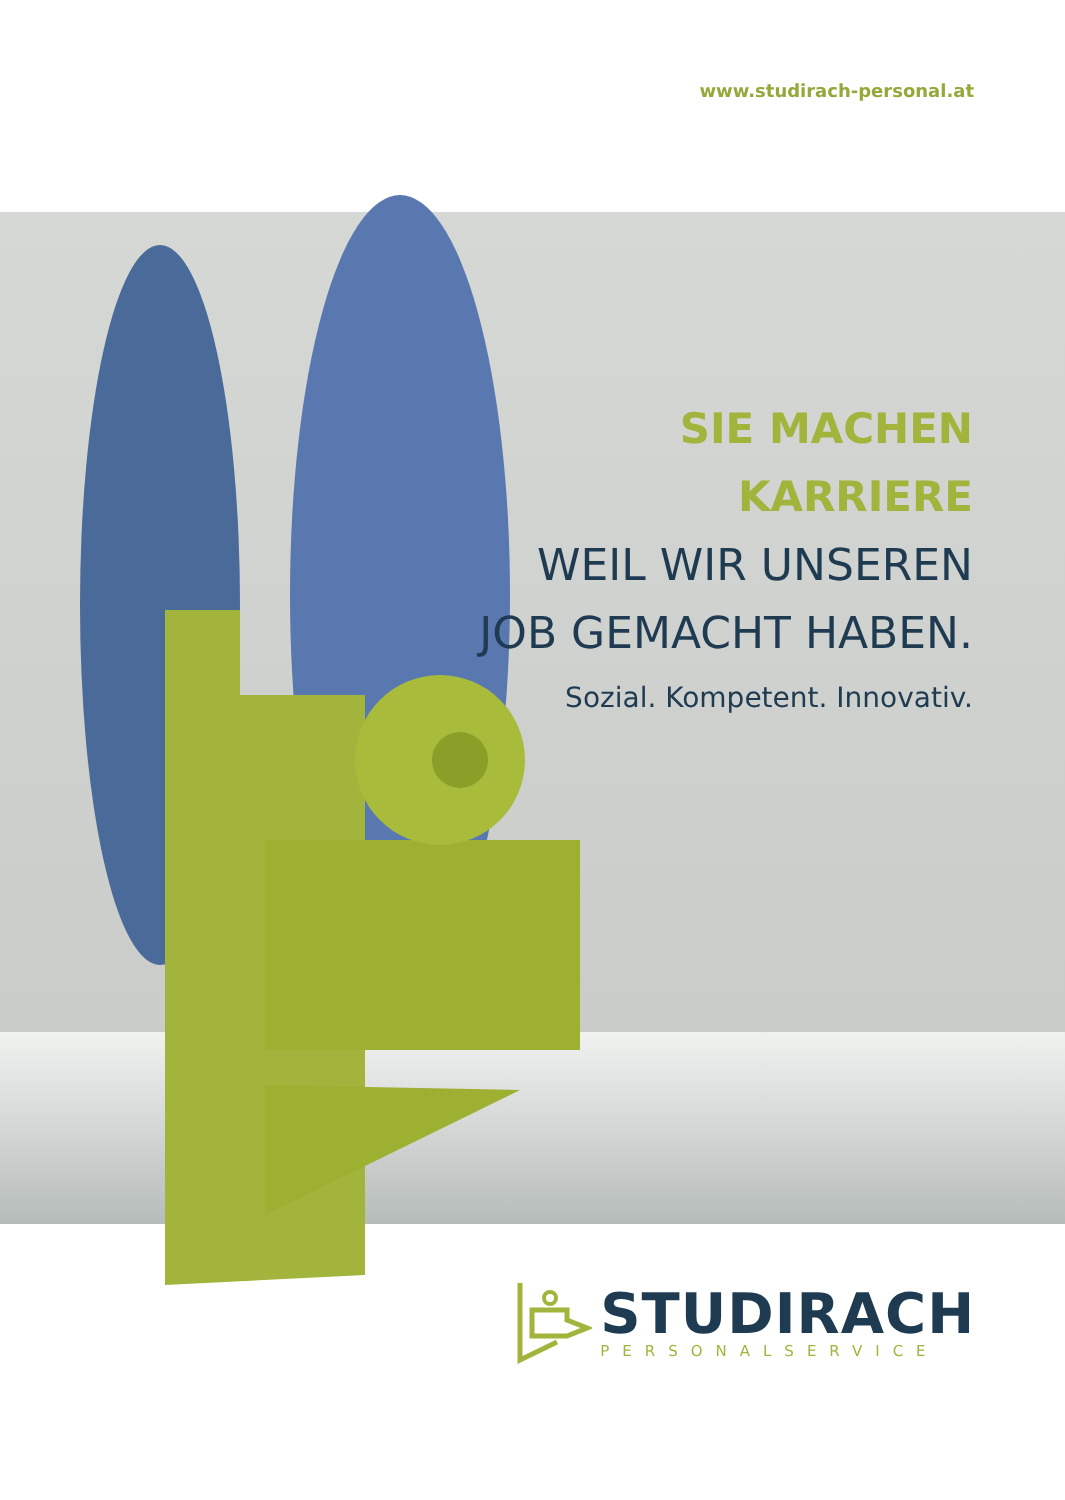www.studirach-personal.at
SIE MACHEN
KARRIERE
WEIL WIR UNSEREN
JOB GEMACHT HABEN.
Sozial. Kompetent. Innovativ.
STUDIRACH
PERSONALSERVICE